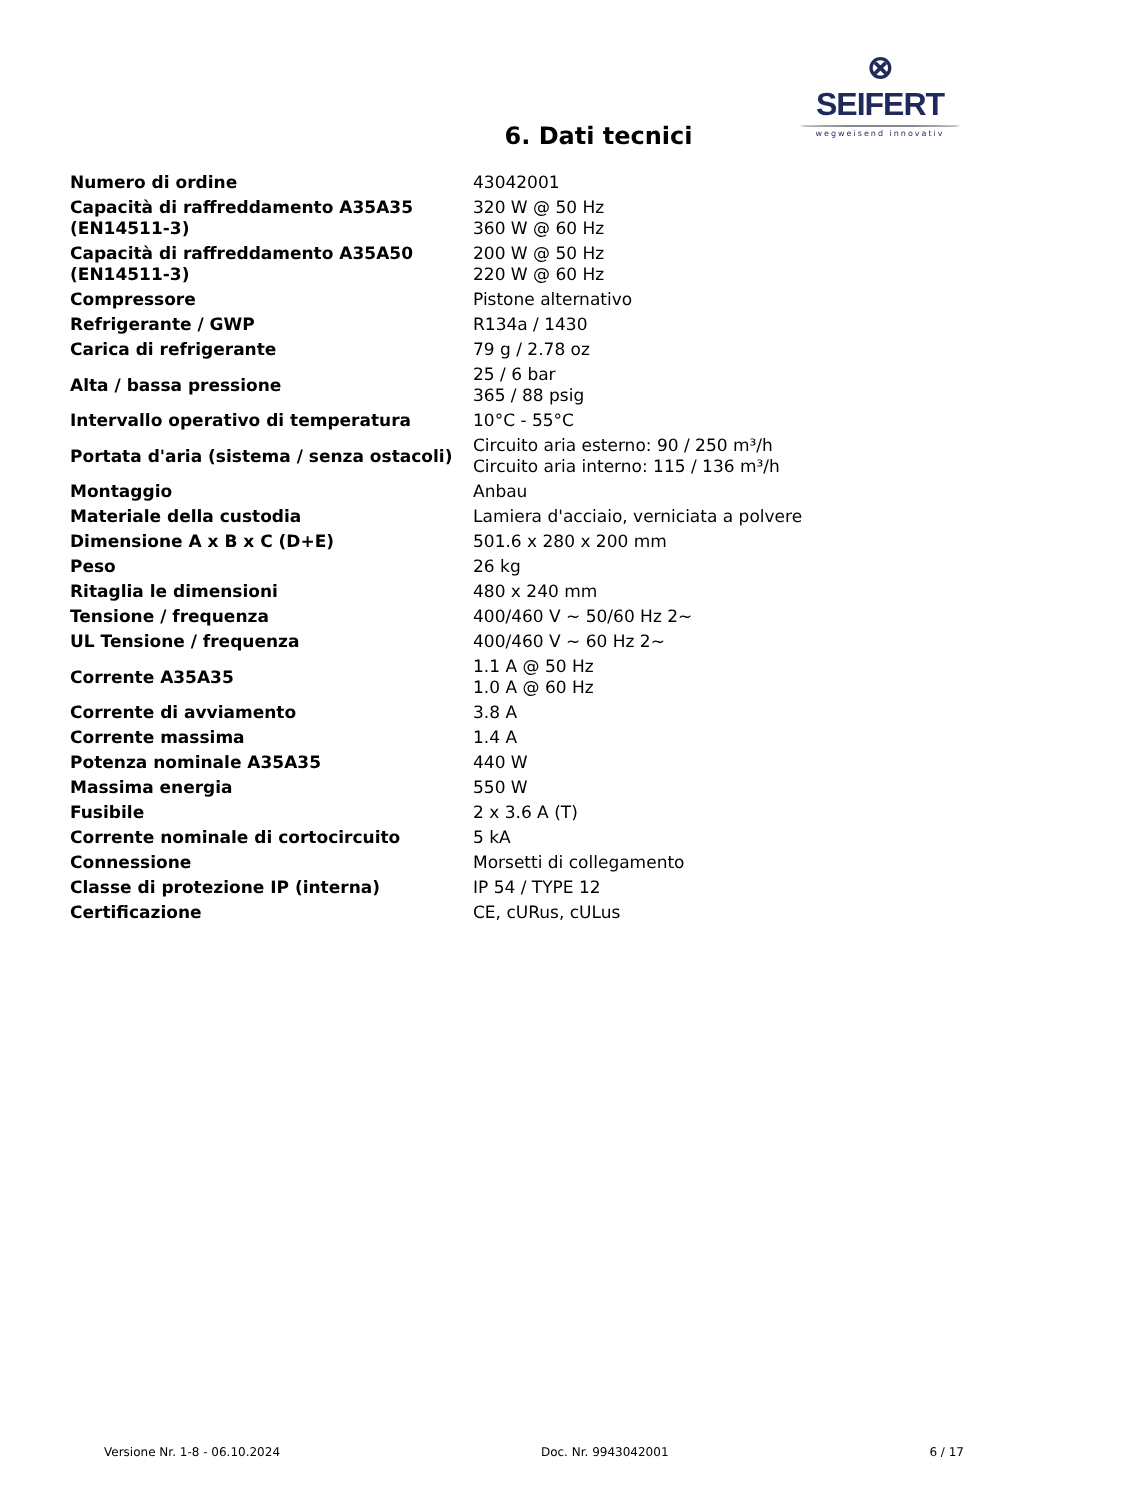⊗ SEIFERT
wegweisend innovativ
6. Dati tecnici
| Numero di ordine | 43042001 |
| Capacità di raffreddamento A35A35 (EN14511-3) | 320 W @ 50 Hz 360 W @ 60 Hz |
| Capacità di raffreddamento A35A50 (EN14511-3) | 200 W @ 50 Hz 220 W @ 60 Hz |
| Compressore | Pistone alternativo |
| Refrigerante / GWP | R134a / 1430 |
| Carica di refrigerante | 79 g / 2.78 oz |
| Alta / bassa pressione | 25 / 6 bar 365 / 88 psig |
| Intervallo operativo di temperatura | 10°C - 55°C |
| Portata d'aria (sistema / senza ostacoli) | Circuito aria esterno: 90 / 250 m³/h Circuito aria interno: 115 / 136 m³/h |
| Montaggio | Anbau |
| Materiale della custodia | Lamiera d'acciaio, verniciata a polvere |
| Dimensione A x B x C (D+E) | 501.6 x 280 x 200 mm |
| Peso | 26 kg |
| Ritaglia le dimensioni | 480 x 240 mm |
| Tensione / frequenza | 400/460 V ~ 50/60 Hz 2~ |
| UL Tensione / frequenza | 400/460 V ~ 60 Hz 2~ |
| Corrente A35A35 | 1.1 A @ 50 Hz 1.0 A @ 60 Hz |
| Corrente di avviamento | 3.8 A |
| Corrente massima | 1.4 A |
| Potenza nominale A35A35 | 440 W |
| Massima energia | 550 W |
| Fusibile | 2 x 3.6 A (T) |
| Corrente nominale di cortocircuito | 5 kA |
| Connessione | Morsetti di collegamento |
| Classe di protezione IP (interna) | IP 54 / TYPE 12 |
| Certificazione | CE, cURus, cULus |
Versione Nr. 1-8 - 06.10.2024 Doc. Nr. 9943042001 6 / 17